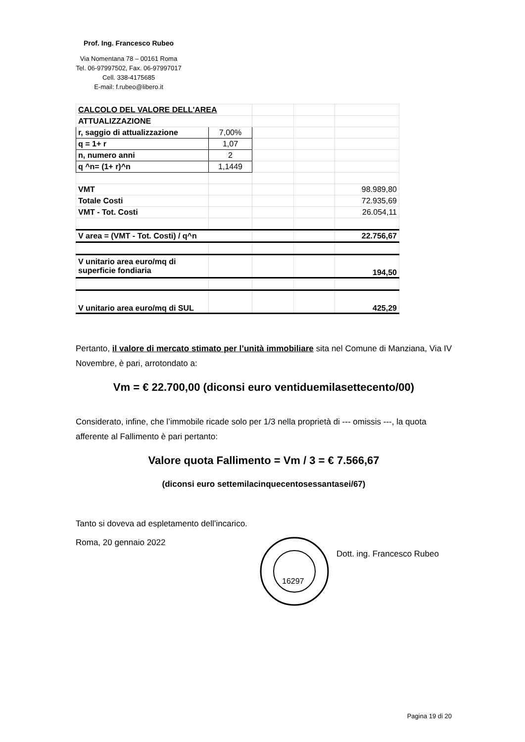Prof. Ing. Francesco Rubeo
Via Nomentana 78 – 00161 Roma
Tel. 06-97997502, Fax. 06-97997017
Cell. 338-4175685
E-mail: f.rubeo@libero.it
| CALCOLO DEL VALORE DELL'AREA | | | | |
| ATTUALIZZAZIONE | | | | |
| r, saggio di attualizzazione | 7,00% | | | |
| q = 1+ r | 1,07 | | | |
| n, numero anni | 2 | | | |
| q ^n= (1+ r)^n | 1,1449 | | | |
| VMT | | | | 98.989,80 |
| Totale Costi | | | | 72.935,69 |
| VMT - Tot. Costi | | | | 26.054,11 |
| V area = (VMT - Tot. Costi) / q^n | | | | 22.756,67 |
| V unitario area euro/mq di superficie fondiaria | | | | 194,50 |
| V unitario area euro/mq di SUL | | | | 425,29 |
Pertanto, il valore di mercato stimato per l’unità immobiliare sita nel Comune di Manziana, Via IV Novembre, è pari, arrotondato a:
Vm = € 22.700,00 (diconsi euro ventiduemilasettecento/00)
Considerato, infine, che l’immobile ricade solo per 1/3 nella proprietà di --- omissis ---, la quota afferente al Fallimento è pari pertanto:
Valore quota Fallimento = Vm / 3 = € 7.566,67
(diconsi euro settemilacinquecentosessantasei/67)
Tanto si doveva ad espletamento dell’incarico.
Roma, 20 gennaio 2022
16297
Dott. ing. Francesco Rubeo
Pagina 19 di 20